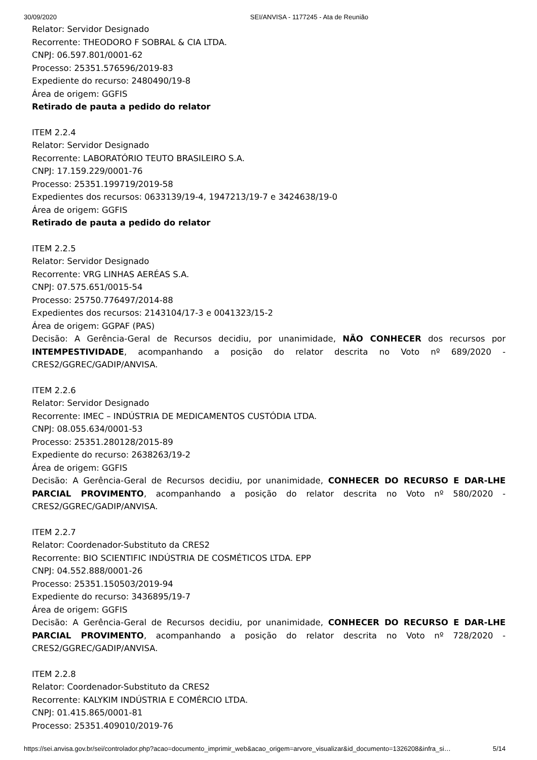30/09/2020 SEI/ANVISA - 1177245 - Ata de Reunião
Relator: Servidor Designado
Recorrente: THEODORO F SOBRAL & CIA LTDA.
CNPJ: 06.597.801/0001-62
Processo: 25351.576596/2019-83
Expediente do recurso: 2480490/19-8
Área de origem: GGFIS
Retirado de pauta a pedido do relator
ITEM 2.2.4
Relator: Servidor Designado
Recorrente: LABORATÓRIO TEUTO BRASILEIRO S.A.
CNPJ: 17.159.229/0001-76
Processo: 25351.199719/2019-58
Expedientes dos recursos: 0633139/19-4, 1947213/19-7 e 3424638/19-0
Área de origem: GGFIS
Retirado de pauta a pedido do relator
ITEM 2.2.5
Relator: Servidor Designado
Recorrente: VRG LINHAS AERÉAS S.A.
CNPJ: 07.575.651/0015-54
Processo: 25750.776497/2014-88
Expedientes dos recursos: 2143104/17-3 e 0041323/15-2
Área de origem: GGPAF (PAS)
Decisão: A Gerência-Geral de Recursos decidiu, por unanimidade, NÃO CONHECER dos recursos por INTEMPESTIVIDADE, acompanhando a posição do relator descrita no Voto nº 689/2020 - CRES2/GGREC/GADIP/ANVISA.
ITEM 2.2.6
Relator: Servidor Designado
Recorrente: IMEC – INDÚSTRIA DE MEDICAMENTOS CUSTÓDIA LTDA.
CNPJ: 08.055.634/0001-53
Processo: 25351.280128/2015-89
Expediente do recurso: 2638263/19-2
Área de origem: GGFIS
Decisão: A Gerência-Geral de Recursos decidiu, por unanimidade, CONHECER DO RECURSO E DAR-LHE PARCIAL PROVIMENTO, acompanhando a posição do relator descrita no Voto nº 580/2020 - CRES2/GGREC/GADIP/ANVISA.
ITEM 2.2.7
Relator: Coordenador-Substituto da CRES2
Recorrente: BIO SCIENTIFIC INDÚSTRIA DE COSMÉTICOS LTDA. EPP
CNPJ: 04.552.888/0001-26
Processo: 25351.150503/2019-94
Expediente do recurso: 3436895/19-7
Área de origem: GGFIS
Decisão: A Gerência-Geral de Recursos decidiu, por unanimidade, CONHECER DO RECURSO E DAR-LHE PARCIAL PROVIMENTO, acompanhando a posição do relator descrita no Voto nº 728/2020 - CRES2/GGREC/GADIP/ANVISA.
ITEM 2.2.8
Relator: Coordenador-Substituto da CRES2
Recorrente: KALYKIM INDÚSTRIA E COMÉRCIO LTDA.
CNPJ: 01.415.865/0001-81
Processo: 25351.409010/2019-76
https://sei.anvisa.gov.br/sei/controlador.php?acao=documento_imprimir_web&acao_origem=arvore_visualizar&id_documento=1326208&infra_si… 5/14